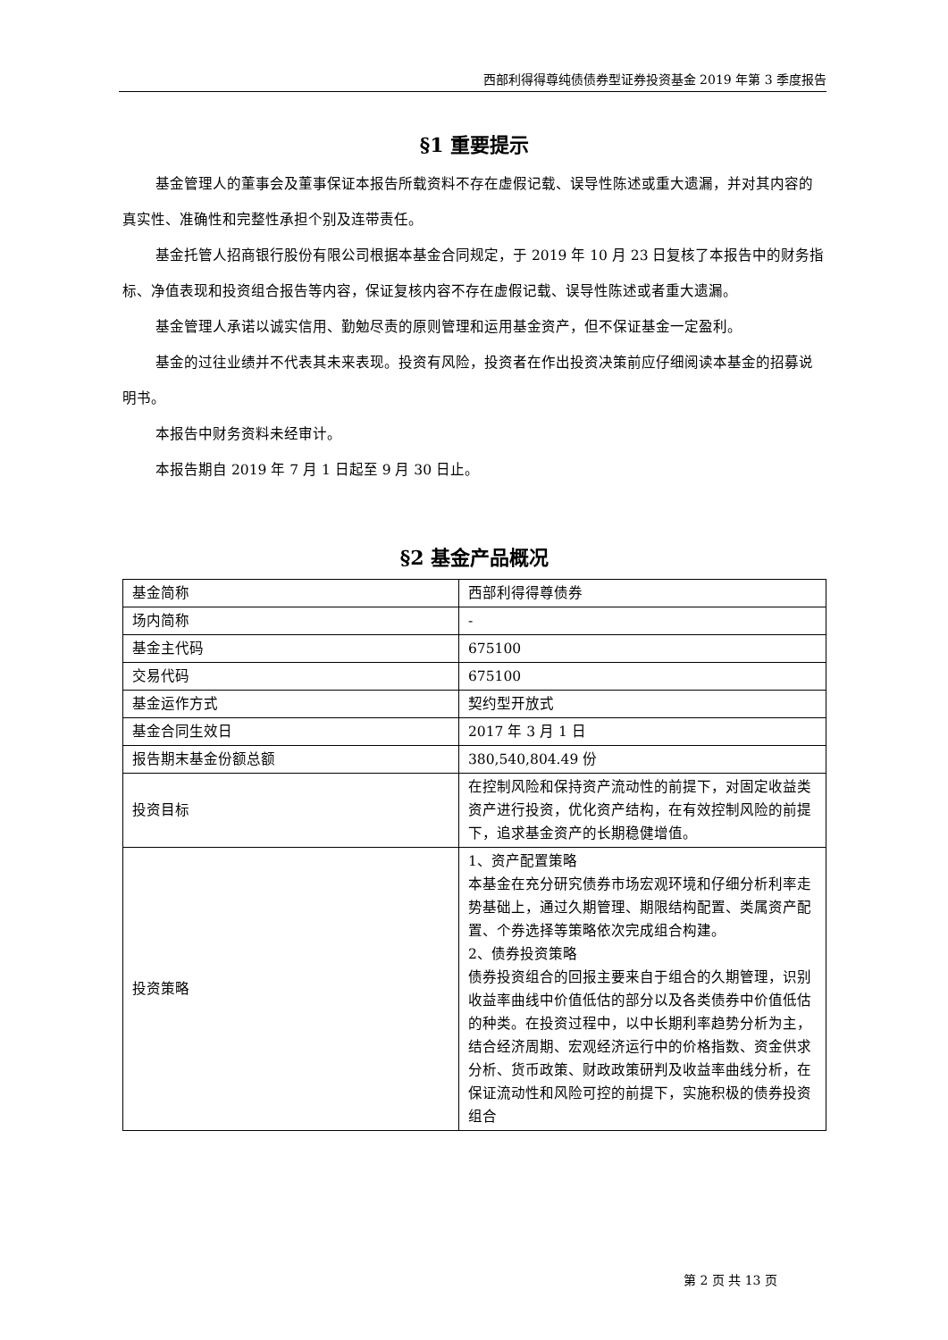西部利得得尊纯债债券型证券投资基金 2019 年第 3 季度报告
§1 重要提示
基金管理人的董事会及董事保证本报告所载资料不存在虚假记载、误导性陈述或重大遗漏，并对其内容的真实性、准确性和完整性承担个别及连带责任。
基金托管人招商银行股份有限公司根据本基金合同规定，于 2019 年 10 月 23 日复核了本报告中的财务指标、净值表现和投资组合报告等内容，保证复核内容不存在虚假记载、误导性陈述或者重大遗漏。
基金管理人承诺以诚实信用、勤勉尽责的原则管理和运用基金资产，但不保证基金一定盈利。
基金的过往业绩并不代表其未来表现。投资有风险，投资者在作出投资决策前应仔细阅读本基金的招募说明书。
本报告中财务资料未经审计。
本报告期自 2019 年 7 月 1 日起至 9 月 30 日止。
§2 基金产品概况
| 基金简称 | 西部利得得尊债券 |
| 场内简称 | - |
| 基金主代码 | 675100 |
| 交易代码 | 675100 |
| 基金运作方式 | 契约型开放式 |
| 基金合同生效日 | 2017 年 3 月 1 日 |
| 报告期末基金份额总额 | 380,540,804.49 份 |
| 投资目标 | 在控制风险和保持资产流动性的前提下，对固定收益类资产进行投资，优化资产结构，在有效控制风险的前提下，追求基金资产的长期稳健增值。 |
| 投资策略 | 1、资产配置策略 本基金在充分研究债券市场宏观环境和仔细分析利率走势基础上，通过久期管理、期限结构配置、类属资产配置、个券选择等策略依次完成组合构建。 2、债券投资策略 债券投资组合的回报主要来自于组合的久期管理，识别收益率曲线中价值低估的部分以及各类债券中价值低估的种类。在投资过程中，以中长期利率趋势分析为主，结合经济周期、宏观经济运行中的价格指数、资金供求分析、货币政策、财政政策研判及收益率曲线分析，在保证流动性和风险可控的前提下，实施积极的债券投资组合 |
第 2 页 共 13 页